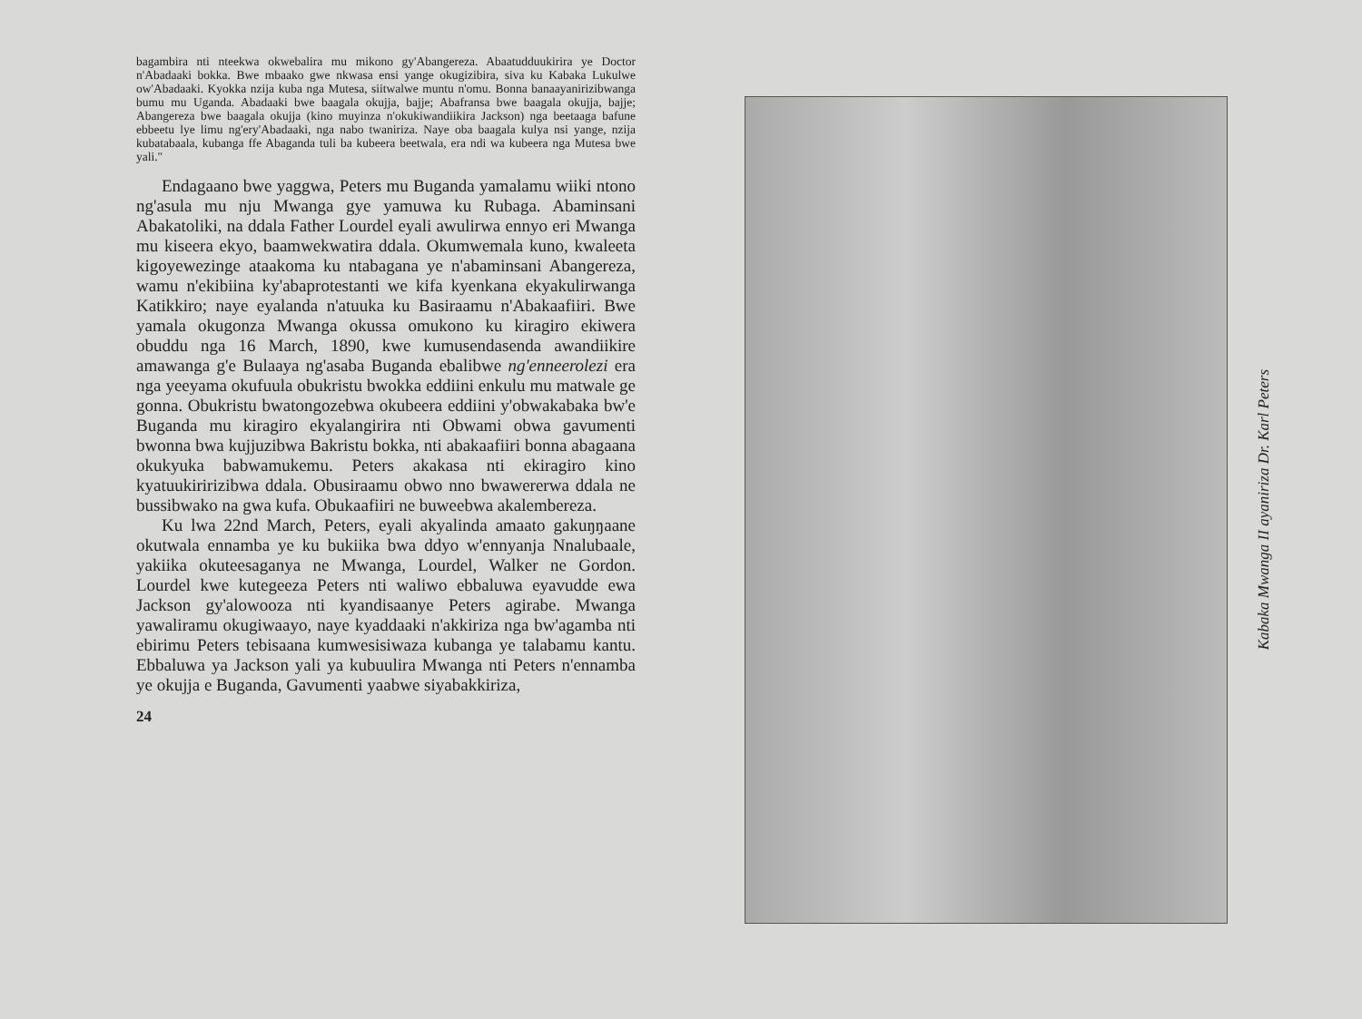bagambira nti nteekwa okwebalira mu mikono gy'Abangereza. Abaatudduukirira ye Doctor n'Abadaaki bokka. Bwe mbaako gwe nkwasa ensi yange okugizibira, siva ku Kabaka Lukulwe ow'Abadaaki. Kyokka nzija kuba nga Mutesa, siitwalwe muntu n'omu. Bonna banaayanirizibwanga bumu mu Uganda. Abadaaki bwe baagala okujja, bajje; Abafransa bwe baagala okujja, bajje; Abangereza bwe baagala okujja (kino muyinza n'okukiwandiikira Jackson) nga beetaaga bafune ebbeetu lye limu ng'ery'Abadaaki, nga nabo twaniriza. Naye oba baagala kulya nsi yange, nzija kubatabaala, kubanga ffe Abaganda tuli ba kubeera beetwala, era ndi wa kubeera nga Mutesa bwe yali."
Endagaano bwe yaggwa, Peters mu Buganda yamalamu wiiki ntono ng'asula mu nju Mwanga gye yamuwa ku Rubaga. Abaminsani Abakatoliki, na ddala Father Lourdel eyali awulirwa ennyo eri Mwanga mu kiseera ekyo, baamwekwatira ddala. Okumwemala kuno, kwaleeta kigoyewezinge ataakoma ku ntabagana ye n'abaminsani Abangereza, wamu n'ekibiina ky'abaprotestanti we kifa kyenkana ekyakulirwanga Katikkiro; naye eyalanda n'atuuka ku Basiraamu n'Abakaafiiri. Bwe yamala okugonza Mwanga okussa omukono ku kiragiro ekiwera obuddu nga 16 March, 1890, kwe kumusendasenda awandiikire amawanga g'e Bulaaya ng'asaba Buganda ebalibwe ng'enneerolezi era nga yeeyama okufuula obukristu bwokka eddiini enkulu mu matwale ge gonna. Obukristu bwatongozebwa okubeera eddiini y'obwakabaka bw'e Buganda mu kiragiro ekyalangirira nti Obwami obwa gavumenti bwonna bwa kujjuzibwa Bakristu bokka, nti abakaafiiri bonna abagaana okukyuka babwamukemu. Peters akakasa nti ekiragiro kino kyatuukiririzibwa ddala. Obusiraamu obwo nno bwawererwa ddala ne bussibwako na gwa kufa. Obukaafiiri ne buweebwa akalembereza.
Ku lwa 22nd March, Peters, eyali akyalinda amaato gakuŋŋaane okutwala ennamba ye ku bukiika bwa ddyo w'ennyanja Nnalubaale, yakiika okuteesaganya ne Mwanga, Lourdel, Walker ne Gordon. Lourdel kwe kutegeeza Peters nti waliwo ebbaluwa eyavudde ewa Jackson gy'alowooza nti kyandisaanye Peters agirabe. Mwanga yawaliramu okugiwaayo, naye kyaddaaki n'akkiriza nga bw'agamba nti ebirimu Peters tebisaana kumwesisiwaza kubanga ye talabamu kantu. Ebbaluwa ya Jackson yali ya kubuulira Mwanga nti Peters n'ennamba ye okujja e Buganda, Gavumenti yaabwe siyabakkiriza,
24
Kabaka Mwanga II ayaniriza Dr. Karl Peters